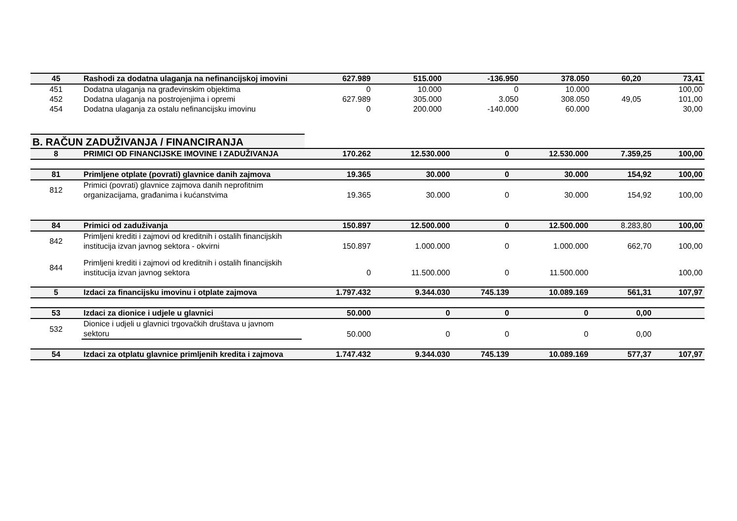| 45 | Rashodi za dodatna ulaganja na nefinancijskoj imovini | 627.989 | 515.000 | -136.950 | 378.050 | 60,20 | 73,41 |
| 451 | Dodatna ulaganja na građevinskim objektima | 0 | 10.000 | 0 | 10.000 | | 100,00 |
| 452 | Dodatna ulaganja na postrojenjima i opremi | 627.989 | 305.000 | 3.050 | 308.050 | 49,05 | 101,00 |
| 454 | Dodatna ulaganja za ostalu nefinancijsku imovinu | 0 | 200.000 | -140.000 | 60.000 | | 30,00 |
B. RAČUN ZADUŽIVANJA / FINANCIRANJA
| 8 | PRIMICI OD FINANCIJSKE IMOVINE I ZADUŽIVANJA | 170.262 | 12.530.000 | 0 | 12.530.000 | 7.359,25 | 100,00 |
| 81 | Primljene otplate (povrati) glavnice danih zajmova | 19.365 | 30.000 | 0 | 30.000 | 154,92 | 100,00 |
| 812 | Primici (povrati) glavnice zajmova danih neprofitnim organizacijama, građanima i kućanstvima | 19.365 | 30.000 | 0 | 30.000 | 154,92 | 100,00 |
| 84 | Primici od zaduživanja | 150.897 | 12.500.000 | 0 | 12.500.000 | 8.283,80 | 100,00 |
| 842 | Primljeni krediti i zajmovi od kreditnih i ostalih financijskih institucija izvan javnog sektora - okvirni | 150.897 | 1.000.000 | 0 | 1.000.000 | 662,70 | 100,00 |
| 844 | Primljeni krediti i zajmovi od kreditnih i ostalih financijskih institucija izvan javnog sektora | 0 | 11.500.000 | 0 | 11.500.000 | | 100,00 |
| 5 | Izdaci za financijsku imovinu i otplate zajmova | 1.797.432 | 9.344.030 | 745.139 | 10.089.169 | 561,31 | 107,97 |
| 53 | Izdaci za dionice i udjele u glavnici | 50.000 | 0 | 0 | 0 | 0,00 | |
| 532 | Dionice i udjeli u glavnici trgovačkih društava u javnom sektoru | 50.000 | 0 | 0 | 0 | 0,00 | |
| 54 | Izdaci za otplatu glavnice primljenih kredita i zajmova | 1.747.432 | 9.344.030 | 745.139 | 10.089.169 | 577,37 | 107,97 |